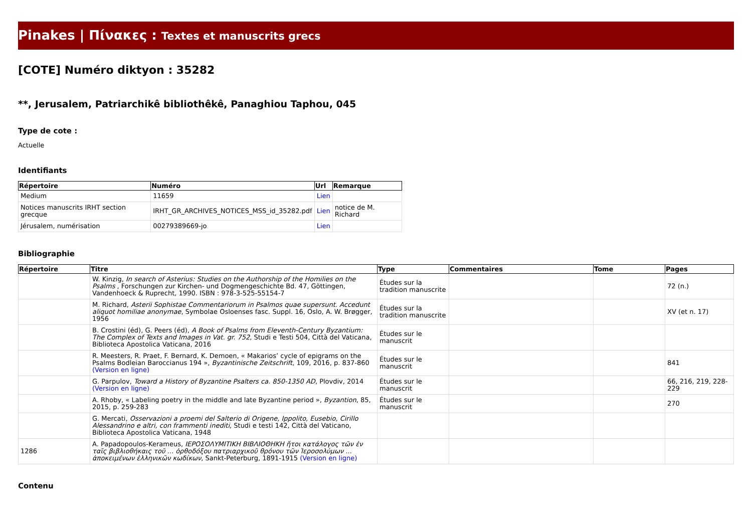Pinakes | Πίνακες : Textes et manuscrits grecs
[COTE] Numéro diktyon : 35282
**, Jerusalem, Patriarchikê bibliothêkê, Panaghiou Taphou, 045
Type de cote :
Actuelle
Identifiants
| Répertoire | Numéro | Url | Remarque |
| --- | --- | --- | --- |
| Medium | 11659 | Lien | |
| Notices manuscrits IRHT section grecque | IRHT_GR_ARCHIVES_NOTICES_MSS_id_35282.pdf | Lien | notice de M. Richard |
| Jérusalem, numérisation | 00279389669-jo | Lien | |
Bibliographie
| Répertoire | Titre | Type | Commentaires | Tome | Pages |
| --- | --- | --- | --- | --- | --- |
| | W. Kinzig, In search of Asterius: Studies on the Authorship of the Homilies on the Psalms , Forschungen zur Kirchen- und Dogmengeschichte Bd. 47, Göttingen, Vandenhoeck & Ruprecht, 1990. ISBN : 978-3-525-55154-7 | Études sur la tradition manuscrite | | | 72 (n.) |
| | M. Richard, Asterii Sophistae Commentariorum in Psalmos quae supersunt. Accedunt aliquot homiliae anonymae , Symbolae Osloenses fasc. Suppl. 16, Oslo, A. W. Brøgger, 1956 | Études sur la tradition manuscrite | | | XV (et n. 17) |
| | B. Crostini (éd), G. Peers (éd), A Book of Psalms from Eleventh-Century Byzantium: The Complex of Texts and Images in Vat. gr. 752 , Studi e Testi 504, Città del Vaticana, Biblioteca Apostolica Vaticana, 2016 | Études sur le manuscrit | | | |
| | R. Meesters, R. Praet, F. Bernard, K. Demoen, « Makarios’ cycle of epigrams on the Psalms Bodleian Baroccianus 194 », Byzantinische Zeitschrift , 109, 2016, p. 837-860 (Version en ligne) | Études sur le manuscrit | | | 841 |
| | G. Parpulov, Toward a History of Byzantine Psalters ca. 850-1350 AD , Plovdiv, 2014 (Version en ligne) | Études sur le manuscrit | | | 66, 216, 219, 228-229 |
| | A. Rhoby, « Labeling poetry in the middle and late Byzantine period », Byzantion , 85, 2015, p. 259-283 | Études sur le manuscrit | | | 270 |
| | G. Mercati, Osservazioni a proemi del Salterio di Origene, Ippolito, Eusebio, Cirillo Alessandrino e altri, con frammenti inediti , Studi e testi 142, Città del Vaticano, Biblioteca Apostolica Vaticana, 1948 | | | | |
| 1286 | A. Papadopoulos-Kerameus, ΙΕΡΟΣΟΛΥΜΙΤΙΚΗ ΒΙΒΛΙΟΘΗΚΗ ἤτοι κατάλογος τῶν ἐν ταῖς βιβλιοθήκαις τοῦ ... ὀρθοδόξου πατριαρχικοῦ θρόνου τῶν Ἰεροσολύμων ... ἀποκειμένων ἑλληνικῶν κωδίκων , Sankt-Peterburg, 1891-1915 (Version en ligne) | | | | |
Contenu